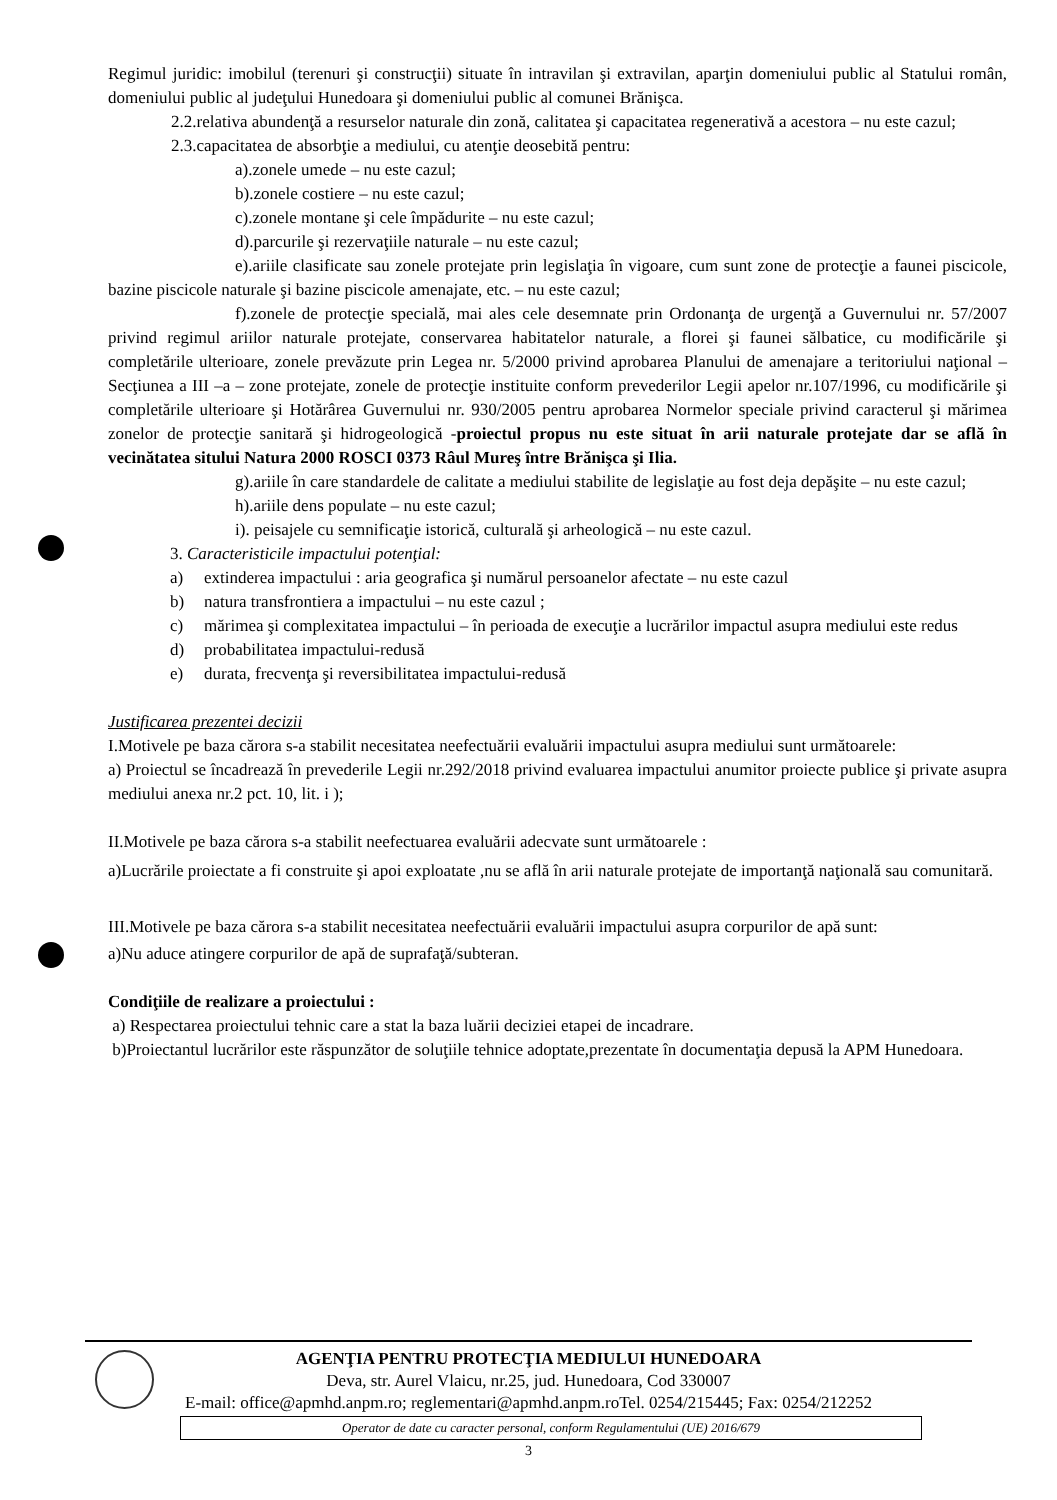Regimul juridic: imobilul (terenuri şi construcţii) situate în intravilan şi extravilan, aparţin domeniului public al Statului român, domeniului public al judeţului Hunedoara şi domeniului public al comunei Brănişca.
2.2.relativa abundenţă a resurselor naturale din zonă, calitatea şi capacitatea regenerativă a acestora – nu este cazul;
2.3.capacitatea de absorbţie a mediului, cu atenţie deosebită pentru:
a).zonele umede – nu este cazul;
b).zonele costiere – nu este cazul;
c).zonele montane şi cele împădurite – nu este cazul;
d).parcurile şi rezervaţiile naturale – nu este cazul;
e).ariile clasificate sau zonele protejate prin legislaţia în vigoare, cum sunt zone de protecţie a faunei piscicole, bazine piscicole naturale şi bazine piscicole amenajate, etc. – nu este cazul;
f).zonele de protecţie specială, mai ales cele desemnate prin Ordonanţa de urgenţă a Guvernului nr. 57/2007 privind regimul ariilor naturale protejate, conservarea habitatelor naturale, a florei şi faunei sălbatice, cu modificările şi completările ulterioare, zonele prevăzute prin Legea nr. 5/2000 privind aprobarea Planului de amenajare a teritoriului naţional – Secţiunea a III –a – zone protejate, zonele de protecţie instituite conform prevederilor Legii apelor nr.107/1996, cu modificările şi completările ulterioare şi Hotărârea Guvernului nr. 930/2005 pentru aprobarea Normelor speciale privind caracterul şi mărimea zonelor de protecţie sanitară şi hidrogeologică -proiectul propus nu este situat în arii naturale protejate dar se află în vecinătatea sitului Natura 2000 ROSCI 0373 Râul Mureş între Brănişca şi Ilia.
g).ariile în care standardele de calitate a mediului stabilite de legislaţie au fost deja depăşite – nu este cazul;
h).ariile dens populate – nu este cazul;
i). peisajele cu semnificaţie istorică, culturală şi arheologică – nu este cazul.
3. Caracteristicile impactului potenţial:
a) extinderea impactului : aria geografica şi numărul persoanelor afectate – nu este cazul
b) natura transfrontiera a impactului – nu este cazul ;
c) mărimea şi complexitatea impactului – în perioada de execuţie a lucrărilor impactul asupra mediului este redus
d) probabilitatea impactului-redusă
e) durata, frecvenţa şi reversibilitatea impactului-redusă
Justificarea prezentei decizii
I.Motivele pe baza cărora s-a stabilit necesitatea neefectuării evaluării impactului asupra mediului sunt următoarele:
a) Proiectul se încadrează în prevederile Legii nr.292/2018 privind evaluarea impactului anumitor proiecte publice şi private asupra mediului anexa nr.2 pct. 10, lit. i );
II.Motivele pe baza cărora s-a stabilit neefectuarea evaluării adecvate sunt următoarele :
a)Lucrările proiectate a fi construite şi apoi exploatate ,nu se află în arii naturale protejate de importanţă naţională sau comunitară.
III.Motivele pe baza cărora s-a stabilit necesitatea neefectuării evaluării impactului asupra corpurilor de apă sunt:
a)Nu aduce atingere corpurilor de apă de suprafaţă/subteran.
Condiţiile de realizare a proiectului :
a) Respectarea proiectului tehnic care a stat la baza luării deciziei etapei de incadrare.
b)Proiectantul lucrărilor este răspunzător de soluţiile tehnice adoptate,prezentate în documentaţia depusă la APM Hunedoara.
AGENŢIA PENTRU PROTECŢIA MEDIULUI HUNEDOARA
Deva, str. Aurel Vlaicu, nr.25, jud. Hunedoara, Cod 330007
E-mail: office@apmhd.anpm.ro; reglementari@apmhd.anpm.roTel. 0254/215445; Fax: 0254/212252
Operator de date cu caracter personal, conform Regulamentului (UE) 2016/679
3